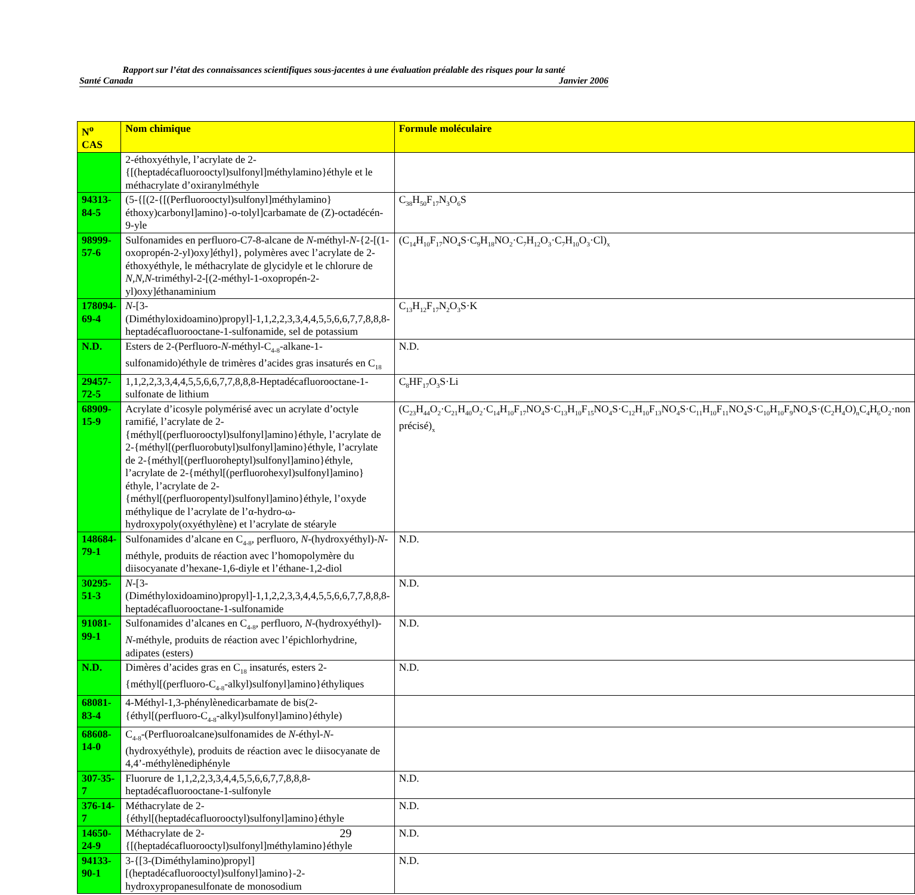Rapport sur l’état des connaissances scientifiques sous-jacentes à une évaluation préalable des risques pour la santé
Santé Canada Janvier 2006
| N<sup>o</sup> CAS | Nom chimique | Formule moléculaire |
| --- | --- | --- |
| | 2-éthoxyéthyle, l’acrylate de 2-{[(heptadécafluorooctyl)sulfonyl]méthylamino}éthyle et le méthacrylate d’oxiranylméthyle | |
| 94313-84-5 | (5-{[(2-{[(Perfluorooctyl)sulfonyl]méthylamino}éthoxy)carbonyl]amino}-o-tolyl]carbamate de (Z)-octadécén-9-yle | C<sub>38</sub>H<sub>50</sub>F<sub>17</sub>N<sub>3</sub>O<sub>6</sub>S |
| 98999-57-6 | Sulfonamides en perfluoro-C7-8-alcane de N -méthyl- N -{2-[(1-oxopropén-2-yl)oxy]éthyl}, polymères avec l’acrylate de 2-éthoxyéthyle, le méthacrylate de glycidyle et le chlorure de N,N,N -triméthyl-2-[(2-méthyl-1-oxopropén-2-yl)oxy]éthanaminium | (C<sub>14</sub>H<sub>10</sub>F<sub>17</sub>NO<sub>4</sub>S·C<sub>9</sub>H<sub>18</sub>NO<sub>2</sub>·C<sub>7</sub>H<sub>12</sub>O<sub>3</sub>·C<sub>7</sub>H<sub>10</sub>O<sub>3</sub>·Cl)<sub>x</sub> |
| 178094-69-4 | N -[3-(Diméthyloxidoamino)propyl]-1,1,2,2,3,3,4,4,5,5,6,6,7,7,8,8,8-heptadécafluorooctane-1-sulfonamide, sel de potassium | C<sub>13</sub>H<sub>12</sub>F<sub>17</sub>N<sub>2</sub>O<sub>3</sub>S·K |
| N.D. | Esters de 2-(Perfluoro- N -méthyl-C<sub>4-8</sub>-alkane-1-sulfonamido)éthyle de trimères d’acides gras insaturés en C<sub>18</sub> | N.D. |
| 29457-72-5 | 1,1,2,2,3,3,4,4,5,5,6,6,7,7,8,8,8-Heptadécafluorooctane-1-sulfonate de lithium | C<sub>8</sub>HF<sub>17</sub>O<sub>3</sub>S·Li |
| 68909-15-9 | Acrylate d’icosyle polymérisé avec un acrylate d’octyle ramifié, l’acrylate de 2-{méthyl[(perfluorooctyl)sulfonyl]amino}éthyle, l’acrylate de 2-{méthyl[(perfluorobutyl)sulfonyl]amino}éthyle, l’acrylate de 2-{méthyl[(perfluoroheptyl)sulfonyl]amino}éthyle, l’acrylate de 2-{méthyl[(perfluorohexyl)sulfonyl]amino}éthyle, l’acrylate de 2-{méthyl[(perfluoropentyl)sulfonyl]amino}éthyle, l’oxyde méthylique de l’acrylate de l’α-hydro-ω-hydroxypoly(oxyéthylène) et l’acrylate de stéaryle | (C<sub>23</sub>H<sub>44</sub>O<sub>2</sub>·C<sub>21</sub>H<sub>40</sub>O<sub>2</sub>·C<sub>14</sub>H<sub>10</sub>F<sub>17</sub>NO<sub>4</sub>S·C<sub>13</sub>H<sub>10</sub>F<sub>15</sub>NO<sub>4</sub>S·C<sub>12</sub>H<sub>10</sub>F<sub>13</sub>NO<sub>4</sub>S·C<sub>11</sub>H<sub>10</sub>F<sub>11</sub>NO<sub>4</sub>S·C<sub>10</sub>H<sub>10</sub>F<sub>9</sub>NO<sub>4</sub>S·(C<sub>2</sub>H<sub>4</sub>O)<sub>n</sub>C<sub>4</sub>H<sub>6</sub>O<sub>2</sub>·non précisé)<sub>x</sub> |
| 148684-79-1 | Sulfonamides d’alcane en C<sub>4-8</sub>, perfluoro, N -(hydroxyéthyl)- N -méthyle, produits de réaction avec l’homopolymère du diisocyanate d’hexane-1,6-diyle et l’éthane-1,2-diol | N.D. |
| 30295-51-3 | N -[3-(Diméthyloxidoamino)propyl]-1,1,2,2,3,3,4,4,5,5,6,6,7,7,8,8,8-heptadécafluorooctane-1-sulfonamide | N.D. |
| 91081-99-1 | Sulfonamides d’alcanes en C<sub>4-8</sub>, perfluoro, N -(hydroxyéthyl)- N -méthyle, produits de réaction avec l’épichlorhydrine, adipates (esters) | N.D. |
| N.D. | Dimères d’acides gras en C<sub>18</sub> insaturés, esters 2-{méthyl[(perfluoro-C<sub>4-8</sub>-alkyl)sulfonyl]amino}éthyliques | N.D. |
| 68081-83-4 | 4-Méthyl-1,3-phénylènedicarbamate de bis(2-{éthyl[(perfluoro-C<sub>4-8</sub>-alkyl)sulfonyl]amino}éthyle) | |
| 68608-14-0 | C<sub>4-8</sub>-(Perfluoroalcane)sulfonamides de N -éthyl- N -(hydroxyéthyle), produits de réaction avec le diisocyanate de 4,4’-méthylènediphényle | |
| 307-35-7 | Fluorure de 1,1,2,2,3,3,4,4,5,5,6,6,7,7,8,8,8-heptadécafluorooctane-1-sulfonyle | N.D. |
| 376-14-7 | Méthacrylate de 2-{éthyl[(heptadécafluorooctyl)sulfonyl]amino}éthyle | N.D. |
| 14650-24-9 | Méthacrylate de 2-{[(heptadécafluorooctyl)sulfonyl]méthylamino}éthyle | N.D. |
| 94133-90-1 | 3-{[3-(Diméthylamino)propyl][(heptadécafluorooctyl)sulfonyl]amino}-2-hydroxypropanesulfonate de monosodium | N.D. |
29